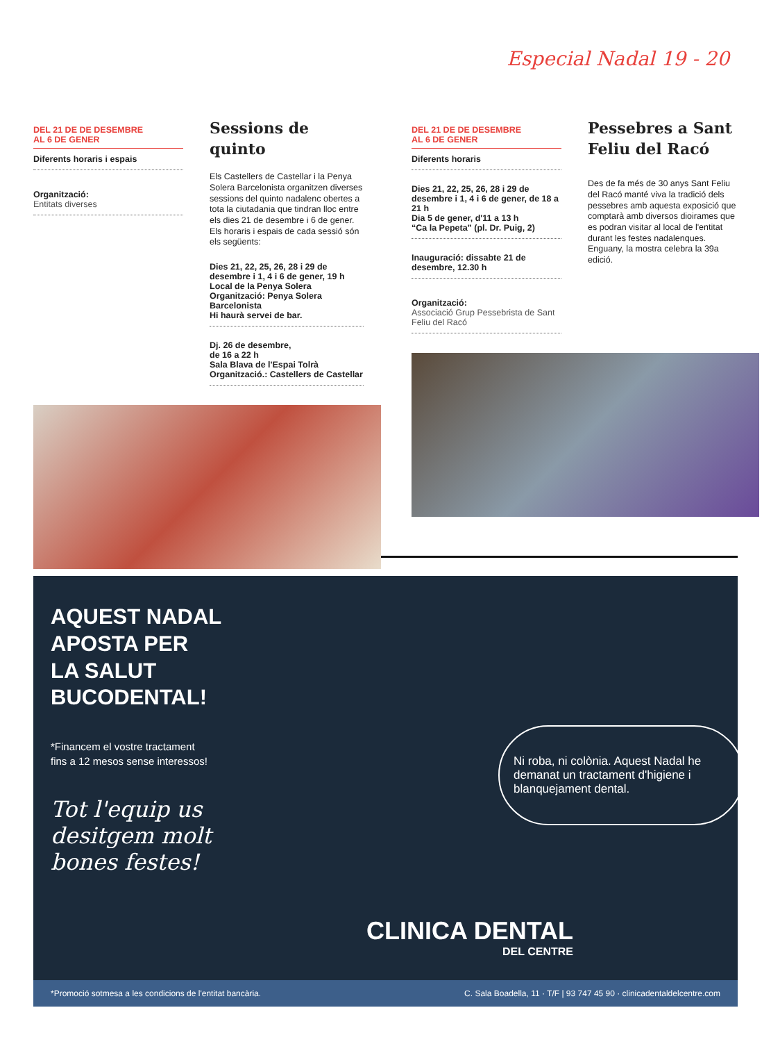Especial Nadal 19 - 20
DEL 21 DE DE DESEMBRE
AL 6 DE GENER
Diferents horaris i espais
Organització:
Entitats diverses
Sessions de quinto
Els Castellers de Castellar i la Penya Solera Barcelonista organitzen diverses sessions del quinto nadalenc obertes a tota la ciutadania que tindran lloc entre els dies 21 de desembre i 6 de gener. Els horaris i espais de cada sessió són els següents:
Dies 21, 22, 25, 26, 28 i 29 de desembre i 1, 4 i 6 de gener, 19 h
Local de la Penya Solera
Organització: Penya Solera Barcelonista
Hi haurà servei de bar.
Dj. 26 de desembre,
de 16 a 22 h
Sala Blava de l'Espai Tolrà
Organització.: Castellers de Castellar
DEL 21 DE DE DESEMBRE
AL 6 DE GENER
Diferents horaris
Dies 21, 22, 25, 26, 28 i 29 de desembre i 1, 4 i 6 de gener, de 18 a 21 h
Dia 5 de gener, d'11 a 13 h
“Ca la Pepeta” (pl. Dr. Puig, 2)
Inauguració: dissabte 21 de desembre, 12.30 h
Organització:
Associació Grup Pessebrista de Sant Feliu del Racó
Pessebres a Sant Feliu del Racó
Des de fa més de 30 anys Sant Feliu del Racó manté viva la tradició dels pessebres amb aquesta exposició que comptarà amb diversos dioirames que es podran visitar al local de l'entitat durant les festes nadalenques. Enguany, la mostra celebra la 39a edició.
AQUEST NADAL
APOSTA PER
LA SALUT
BUCODENTAL!
*Financem el vostre tractament
fins a 12 mesos sense interessos!
Tot l'equip us desitgem molt bones festes!
Ni roba, ni colònia. Aquest Nadal he demanat un tractament d'higiene i blanquejament dental.
CLINICA DENTAL
DEL CENTRE
*Promoció sotmesa a les condicions de l'entitat bancària. C. Sala Boadella, 11 · T/F | 93 747 45 90 · clinicadentaldelcentre.com